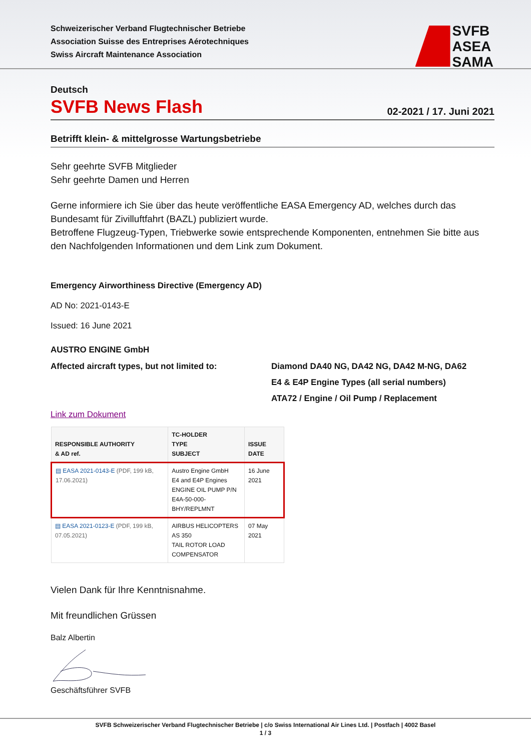Schweizerischer Verband Flugtechnischer Betriebe
Association Suisse des Entreprises Aérotechniques
Swiss Aircraft Maintenance Association
SVFB
ASEA
SAMA
Deutsch
SVFB News Flash
02-2021 / 17. Juni 2021
Betrifft klein- & mittelgrosse Wartungsbetriebe
Sehr geehrte SVFB Mitglieder
Sehr geehrte Damen und Herren
Gerne informiere ich Sie über das heute veröffentliche EASA Emergency AD, welches durch das Bundesamt für Zivilluftfahrt (BAZL) publiziert wurde.
Betroffene Flugzeug-Typen, Triebwerke sowie entsprechende Komponenten, entnehmen Sie bitte aus den Nachfolgenden Informationen und dem Link zum Dokument.
Emergency Airworthiness Directive (Emergency AD)
AD No: 2021-0143-E
Issued: 16 June 2021
AUSTRO ENGINE GmbH
Affected aircraft types, but not limited to:
Diamond DA40 NG, DA42 NG, DA42 M-NG, DA62
E4 & E4P Engine Types (all serial numbers)
ATA72 / Engine / Oil Pump / Replacement
Link zum Dokument
| RESPONSIBLE AUTHORITY & AD ref. | TC-HOLDER TYPE SUBJECT | ISSUE DATE |
| --- | --- | --- |
| ▤ EASA 2021-0143-E (PDF, 199 kB, 17.06.2021) | Austro Engine GmbH E4 and E4P Engines ENGINE OIL PUMP P/N E4A-50-000-BHY/REPLMNT | 16 June 2021 |
| ▤ EASA 2021-0123-E (PDF, 199 kB, 07.05.2021) | AIRBUS HELICOPTERS AS 350 TAIL ROTOR LOAD COMPENSATOR | 07 May 2021 |
Vielen Dank für Ihre Kenntnisnahme.
Mit freundlichen Grüssen
Balz Albertin
Geschäftsführer SVFB
SVFB Schweizerischer Verband Flugtechnischer Betriebe | c/o Swiss International Air Lines Ltd. | Postfach | 4002 Basel
1 / 3